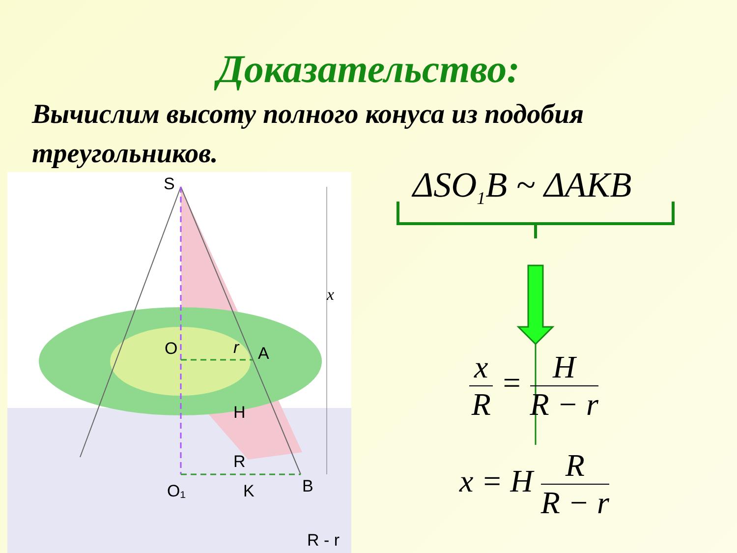Доказательство:
Вычислим высоту полного конуса из подобия треугольников.
S
O
A
r
H
R
O₁
K
B
x
R - r
ΔSO<sub>1</sub>B ~ ΔAKB
x R = H R − r
x = H R R − r